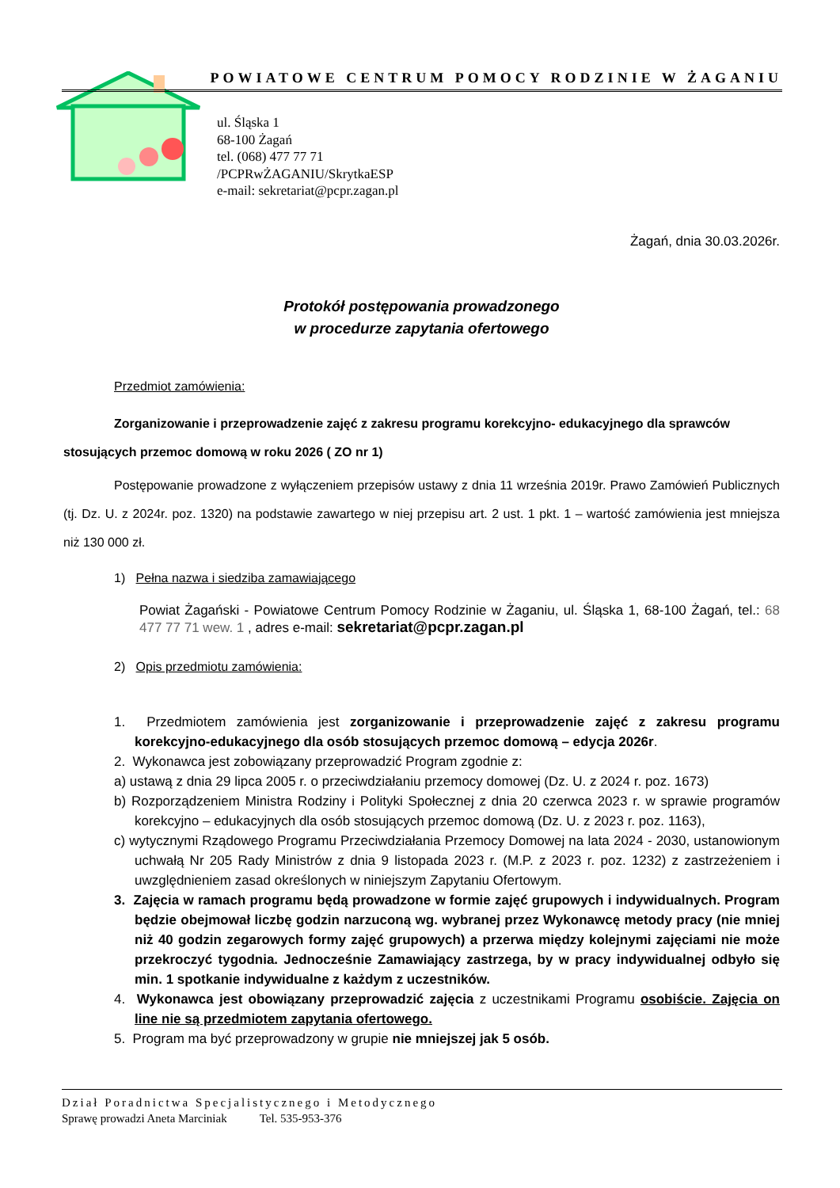POWIATOWE CENTRUM POMOCY RODZINIE W ŻAGANIU
ul. Śląska 1
68-100 Żagań
tel. (068) 477 77 71
/PCPRwŻAGANIU/SkrytkaESP
e-mail: sekretariat@pcpr.zagan.pl
Żagań, dnia 30.03.2026r.
Protokół postępowania prowadzonego
w procedurze zapytania ofertowego
Przedmiot zamówienia:
Zorganizowanie i przeprowadzenie zajęć z zakresu programu korekcyjno- edukacyjnego dla sprawców stosujących przemoc domową w roku 2026 ( ZO nr 1)
Postępowanie prowadzone z wyłączeniem przepisów ustawy z dnia 11 września 2019r. Prawo Zamówień Publicznych (tj. Dz. U. z 2024r. poz. 1320) na podstawie zawartego w niej przepisu art. 2 ust. 1 pkt. 1 – wartość zamówienia jest mniejsza niż 130 000 zł.
1) Pełna nazwa i siedziba zamawiającego
Powiat Żagański - Powiatowe Centrum Pomocy Rodzinie w Żaganiu, ul. Śląska 1, 68-100 Żagań, tel.: 68 477 77 71 wew. 1 , adres e-mail: sekretariat@pcpr.zagan.pl
2) Opis przedmiotu zamówienia:
1. Przedmiotem zamówienia jest zorganizowanie i przeprowadzenie zajęć z zakresu programu korekcyjno-edukacyjnego dla osób stosujących przemoc domową – edycja 2026r.
2. Wykonawca jest zobowiązany przeprowadzić Program zgodnie z:
a) ustawą z dnia 29 lipca 2005 r. o przeciwdziałaniu przemocy domowej (Dz. U. z 2024 r. poz. 1673)
b) Rozporządzeniem Ministra Rodziny i Polityki Społecznej z dnia 20 czerwca 2023 r. w sprawie programów korekcyjno – edukacyjnych dla osób stosujących przemoc domową (Dz. U. z 2023 r. poz. 1163),
c) wytycznymi Rządowego Programu Przeciwdziałania Przemocy Domowej na lata 2024 - 2030, ustanowionym uchwałą Nr 205 Rady Ministrów z dnia 9 listopada 2023 r. (M.P. z 2023 r. poz. 1232) z zastrzeżeniem i uwzględnieniem zasad określonych w niniejszym Zapytaniu Ofertowym.
3. Zajęcia w ramach programu będą prowadzone w formie zajęć grupowych i indywidualnych. Program będzie obejmował liczbę godzin narzuconą wg. wybranej przez Wykonawcę metody pracy (nie mniej niż 40 godzin zegarowych formy zajęć grupowych) a przerwa między kolejnymi zajęciami nie może przekroczyć tygodnia. Jednocześnie Zamawiający zastrzega, by w pracy indywidualnej odbyło się min. 1 spotkanie indywidualne z każdym z uczestników.
4. Wykonawca jest obowiązany przeprowadzić zajęcia z uczestnikami Programu osobiście. Zajęcia on line nie są przedmiotem zapytania ofertowego.
5. Program ma być przeprowadzony w grupie nie mniejszej jak 5 osób.
Dział Poradnictwa Specjalistycznego i Metodycznego
Sprawę prowadzi Aneta Marciniak Tel. 535-953-376